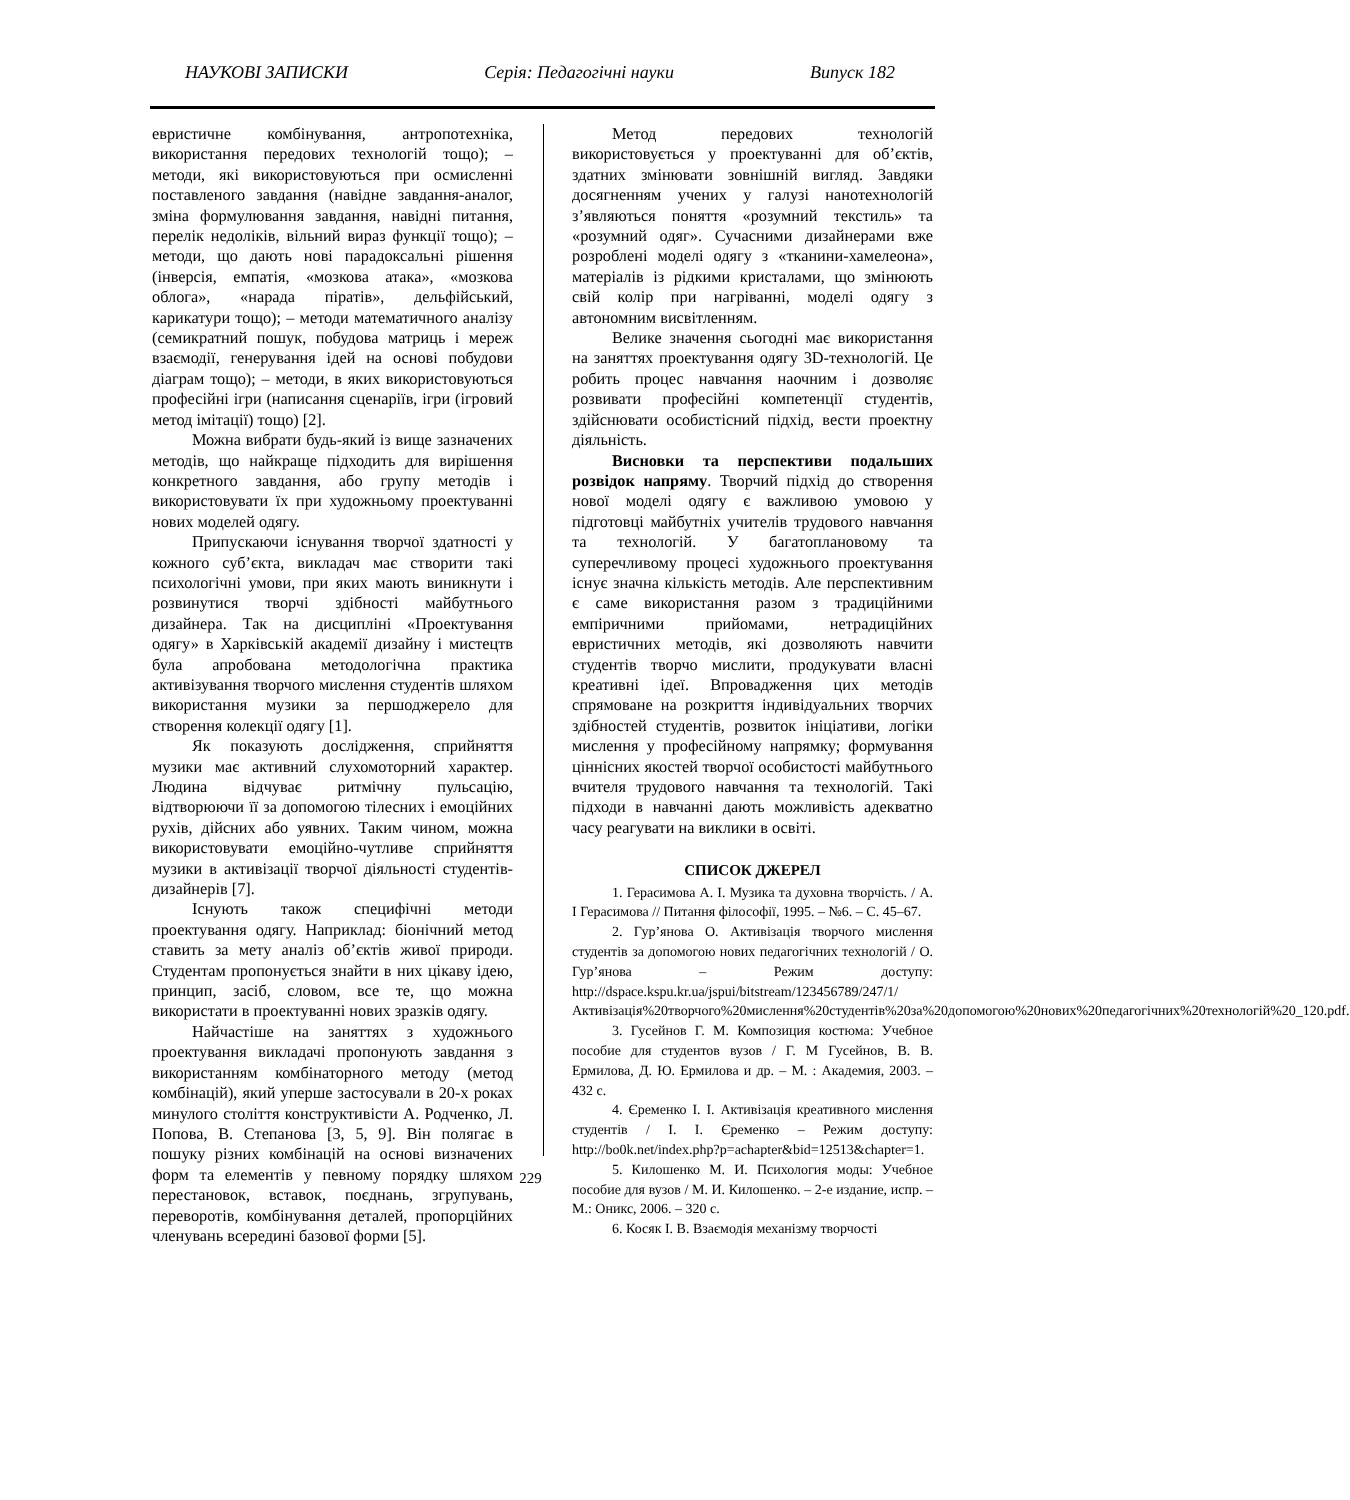НАУКОВІ ЗАПИСКИ Серія: Педагогічні науки Випуск 182
евристичне комбінування, антропотехніка, використання передових технологій тощо); – методи, які використовуються при осмисленні поставленого завдання (навідне завдання-аналог, зміна формулювання завдання, навідні питання, перелік недоліків, вільний вираз функції тощо); – методи, що дають нові парадоксальні рішення (інверсія, емпатія, «мозкова атака», «мозкова облога», «нарада піратів», дельфійський, карикатури тощо); – методи математичного аналізу (семикратний пошук, побудова матриць і мереж взаємодії, генерування ідей на основі побудови діаграм тощо); – методи, в яких використовуються професійні ігри (написання сценаріїв, ігри (ігровий метод імітації) тощо) [2].
Можна вибрати будь-який із вище зазначених методів, що найкраще підходить для вирішення конкретного завдання, або групу методів і використовувати їх при художньому проектуванні нових моделей одягу.
Припускаючи існування творчої здатності у кожного суб’єкта, викладач має створити такі психологічні умови, при яких мають виникнути і розвинутися творчі здібності майбутнього дизайнера. Так на дисципліні «Проектування одягу» в Харківській академії дизайну і мистецтв була апробована методологічна практика активізування творчого мислення студентів шляхом використання музики за першоджерело для створення колекції одягу [1].
Як показують дослідження, сприйняття музики має активний слухомоторний характер. Людина відчуває ритмічну пульсацію, відтворюючи її за допомогою тілесних і емоційних рухів, дійсних або уявних. Таким чином, можна використовувати емоційно-чутливе сприйняття музики в активізації творчої діяльності студентів-дизайнерів [7].
Існують також специфічні методи проектування одягу. Наприклад: біонічний метод ставить за мету аналіз об’єктів живої природи. Студентам пропонується знайти в них цікаву ідею, принцип, засіб, словом, все те, що можна використати в проектуванні нових зразків одягу.
Найчастіше на заняттях з художнього проектування викладачі пропонують завдання з використанням комбінаторного методу (метод комбінацій), який уперше застосували в 20-х роках минулого століття конструктивісти А. Родченко, Л. Попова, В. Степанова [3, 5, 9]. Він полягає в пошуку різних комбінацій на основі визначених форм та елементів у певному порядку шляхом перестановок, вставок, поєднань, згрупувань, переворотів, комбінування деталей, пропорційних членувань всередині базової форми [5].
Метод передових технологій використовується у проектуванні для об’єктів, здатних змінювати зовнішній вигляд. Завдяки досягненням учених у галузі нанотехнологій з’являються поняття «розумний текстиль» та «розумний одяг». Сучасними дизайнерами вже розроблені моделі одягу з «тканини-хамелеона», матеріалів із рідкими кристалами, що змінюють свій колір при нагріванні, моделі одягу з автономним висвітленням.
Велике значення сьогодні має використання на заняттях проектування одягу 3D-технологій. Це робить процес навчання наочним і дозволяє розвивати професійні компетенції студентів, здійснювати особистісний підхід, вести проектну діяльність.
Висновки та перспективи подальших розвідок напряму. Творчий підхід до створення нової моделі одягу є важливою умовою у підготовці майбутніх учителів трудового навчання та технологій. У багатоплановому та суперечливому процесі художнього проектування існує значна кількість методів. Але перспективним є саме використання разом з традиційними емпіричними прийомами, нетрадиційних евристичних методів, які дозволяють навчити студентів творчо мислити, продукувати власні креативні ідеї. Впровадження цих методів спрямоване на розкриття індивідуальних творчих здібностей студентів, розвиток ініціативи, логіки мислення у професійному напрямку; формування ціннісних якостей творчої особистості майбутнього вчителя трудового навчання та технологій. Такі підходи в навчанні дають можливість адекватно часу реагувати на виклики в освіті.
СПИСОК ДЖЕРЕЛ
1. Герасимова А. І. Музика та духовна творчість. / А. І Герасимова // Питання філософії, 1995. – №6. – С. 45–67.
2. Гур’янова О. Активізація творчого мислення студентів за допомогою нових педагогічних технологій / О. Гур’янова – Режим доступу: http://dspace.kspu.kr.ua/jspui/bitstream/123456789/247/1/Активізація%20творчого%20мислення%20студентів%20за%20допомогою%20нових%20педагогічних%20технологій%20_120.pdf.
3. Гусейнов Г. М. Композиция костюма: Учебное пособие для студентов вузов / Г. М Гусейнов, В. В. Ермилова, Д. Ю. Ермилова и др. – М. : Академия, 2003. – 432 с.
4. Єременко І. І. Активізація креативного мислення студентів / І. І. Єременко – Режим доступу: http://bo0k.net/index.php?p=achapter&bid=12513&chapter=1.
5. Килошенко М. И. Психология моды: Учебное пособие для вузов / М. И. Килошенко. – 2-е издание, испр. – М.: Оникс, 2006. – 320 с.
6. Косяк І. В. Взаємодія механізму творчості
229